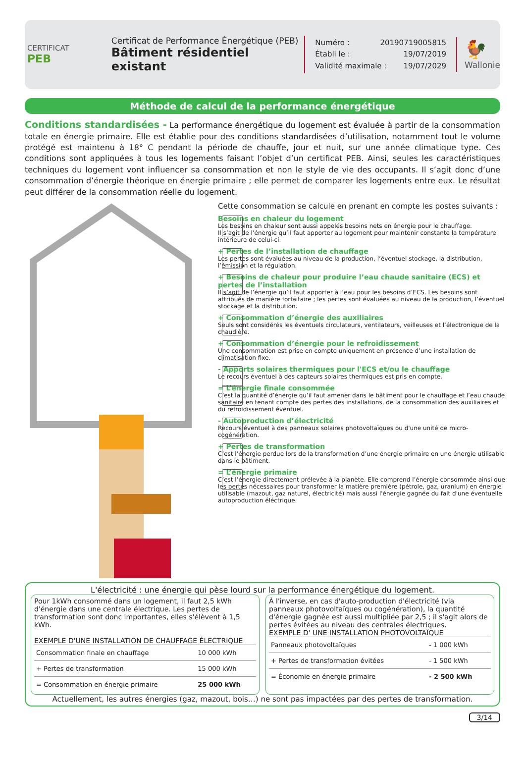CERTIFICAT
PEB
Certificat de Performance Énergétique (PEB)
Bâtiment résidentiel existant
Numéro : 20190719005815
Établi le : 19/07/2019
Validité maximale : 19/07/2029
🐓
Wallonie
Méthode de calcul de la performance énergétique
Conditions standardisées - La performance énergétique du logement est évaluée à partir de la consommation totale en énergie primaire. Elle est établie pour des conditions standardisées d’utilisation, notamment tout le volume protégé est maintenu à 18° C pendant la période de chauffe, jour et nuit, sur une année climatique type. Ces conditions sont appliquées à tous les logements faisant l’objet d’un certificat PEB. Ainsi, seules les caractéristiques techniques du logement vont influencer sa consommation et non le style de vie des occupants. Il s’agit donc d’une consommation d’énergie théorique en énergie primaire ; elle permet de comparer les logements entre eux. Le résultat peut différer de la consommation réelle du logement.
Cette consommation se calcule en prenant en compte les postes suivants :
Besoins en chaleur du logement
Les besoins en chaleur sont aussi appelés besoins nets en énergie pour le chauffage.
Il s’agit de l’énergie qu’il faut apporter au logement pour maintenir constante la température intérieure de celui-ci.
+ Pertes de l’installation de chauffage
Les pertes sont évaluées au niveau de la production, l’éventuel stockage, la distribution, l’émission et la régulation.
+ Besoins de chaleur pour produire l’eau chaude sanitaire (ECS) et pertes de l’installation
Il s’agit de l’énergie qu’il faut apporter à l’eau pour les besoins d’ECS. Les besoins sont attribués de manière forfaitaire ; les pertes sont évaluées au niveau de la production, l’éventuel stockage et la distribution.
+ Consommation d’énergie des auxiliaires
Seuls sont considérés les éventuels circulateurs, ventilateurs, veilleuses et l’électronique de la chaudière.
+ Consommation d’énergie pour le refroidissement
Une consommation est prise en compte uniquement en présence d’une installation de climatisation fixe.
- Apports solaires thermiques pour l'ECS et/ou le chauffage
Le recours éventuel à des capteurs solaires thermiques est pris en compte.
= L’énergie finale consommée
C’est la quantité d’énergie qu’il faut amener dans le bâtiment pour le chauffage et l’eau chaude sanitaire en tenant compte des pertes des installations, de la consommation des auxiliaires et du refroidissement éventuel.
- Autoproduction d’électricité
Recours éventuel à des panneaux solaires photovoltaïques ou d'une unité de micro-cogénération.
+ Pertes de transformation
C’est l’énergie perdue lors de la transformation d’une énergie primaire en une énergie utilisable dans le bâtiment.
= L’énergie primaire
C’est l’énergie directement prélevée à la planète. Elle comprend l’énergie consommée ainsi que les pertes nécessaires pour transformer la matière première (pétrole, gaz, uranium) en énergie utilisable (mazout, gaz naturel, électricité) mais aussi l'énergie gagnée du fait d'une éventuelle autoproduction éléctrique.
L'électricité : une énergie qui pèse lourd sur la performance énergétique du logement.
Pour 1kWh consommé dans un logement, il faut 2,5 kWh d'énergie dans une centrale électrique. Les pertes de transformation sont donc importantes, elles s'élèvent à 1,5 kWh.
EXEMPLE D'UNE INSTALLATION DE CHAUFFAGE ÉLECTRIQUE
| Consommation finale en chauffage | 10 000 kWh |
| + Pertes de transformation | 15 000 kWh |
| = Consommation en énergie primaire | 25 000 kWh |
À l'inverse, en cas d'auto-production d'électricité (via panneaux photovoltaïques ou cogénération), la quantité d'énergie gagnée est aussi multipliée par 2,5 ; il s'agit alors de pertes évitées au niveau des centrales électriques.
EXEMPLE D' UNE INSTALLATION PHOTOVOLTAÏQUE
| Panneaux photovoltaïques | - 1 000 kWh |
| + Pertes de transformation évitées | - 1 500 kWh |
| = Économie en énergie primaire | - 2 500 kWh |
Actuellement, les autres énergies (gaz, mazout, bois…) ne sont pas impactées par des pertes de transformation.
3/14